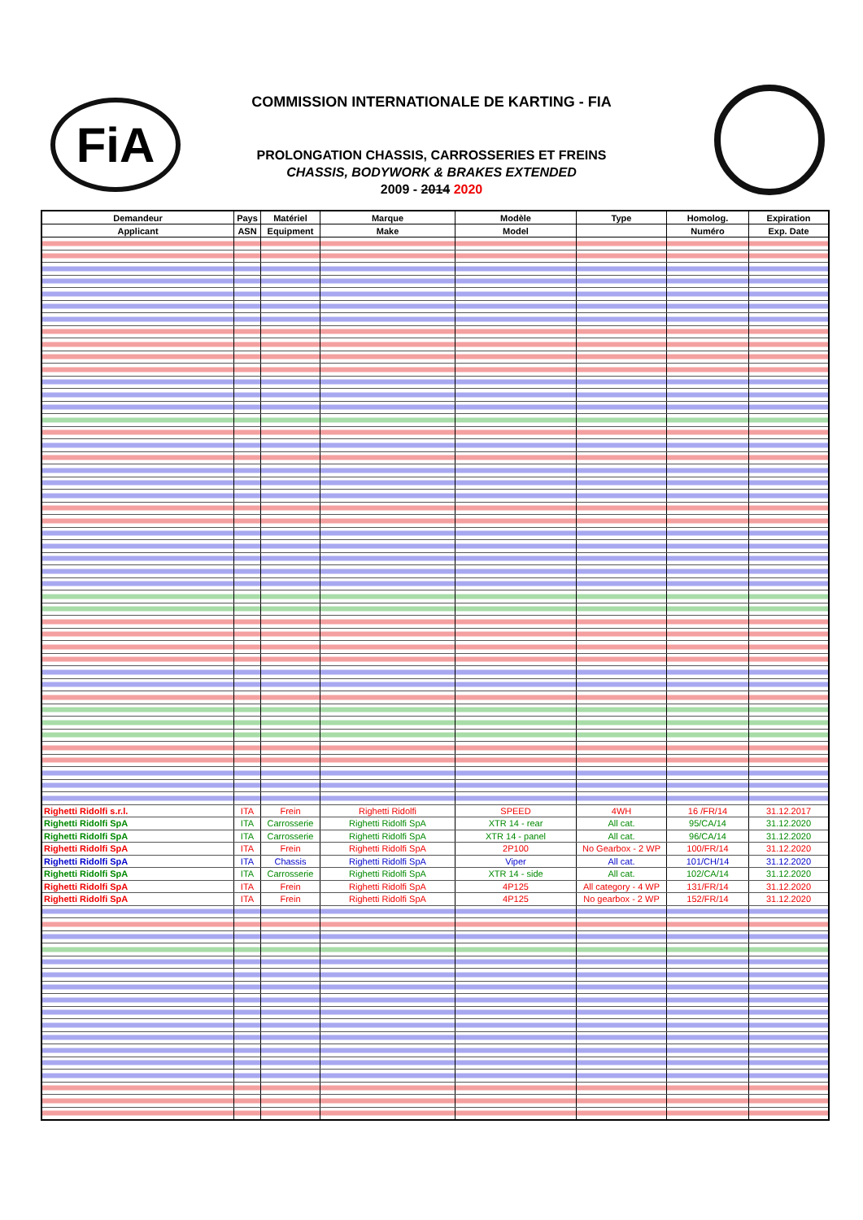FiA
COMMISSION INTERNATIONALE DE KARTING - FIA
PROLONGATION CHASSIS, CARROSSERIES ET FREINS
CHASSIS, BODYWORK & BRAKES EXTENDED
2009 - 2014 2020
| Demandeur | Pays | Matériel | Marque | Modèle | Type | Homolog. | Expiration |
| --- | --- | --- | --- | --- | --- | --- | --- |
| Applicant | ASN | Equipment | Make | Model | | Numéro | Exp. Date |
| Righetti Ridolfi s.r.l. | ITA | Frein | Righetti Ridolfi | SPEED | 4WH | 16 /FR/14 | 31.12.2017 |
| Righetti Ridolfi SpA | ITA | Carrosserie | Righetti Ridolfi SpA | XTR 14 - rear | All cat. | 95/CA/14 | 31.12.2020 |
| Righetti Ridolfi SpA | ITA | Carrosserie | Righetti Ridolfi SpA | XTR 14 - panel | All cat. | 96/CA/14 | 31.12.2020 |
| Righetti Ridolfi SpA | ITA | Frein | Righetti Ridolfi SpA | 2P100 | No Gearbox - 2 WP | 100/FR/14 | 31.12.2020 |
| Righetti Ridolfi SpA | ITA | Chassis | Righetti Ridolfi SpA | Viper | All cat. | 101/CH/14 | 31.12.2020 |
| Righetti Ridolfi SpA | ITA | Carrosserie | Righetti Ridolfi SpA | XTR 14 - side | All cat. | 102/CA/14 | 31.12.2020 |
| Righetti Ridolfi SpA | ITA | Frein | Righetti Ridolfi SpA | 4P125 | All category - 4 WP | 131/FR/14 | 31.12.2020 |
| Righetti Ridolfi SpA | ITA | Frein | Righetti Ridolfi SpA | 4P125 | No gearbox - 2 WP | 152/FR/14 | 31.12.2020 |